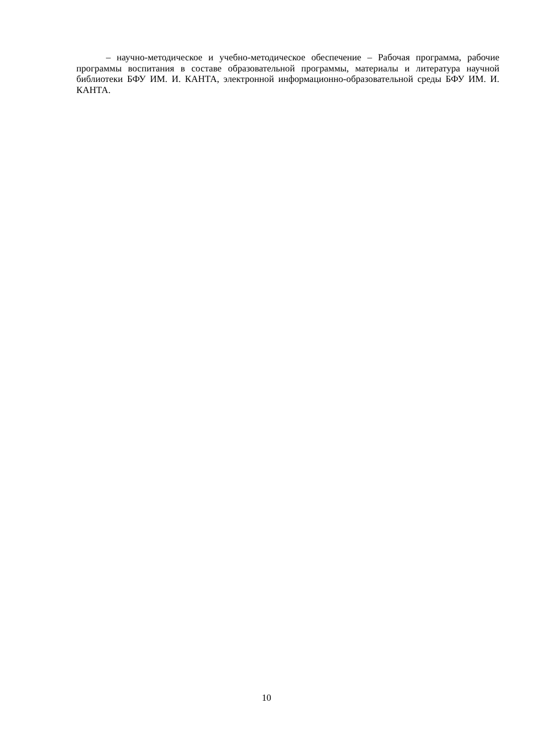– научно-методическое и учебно-методическое обеспечение – Рабочая программа, рабочие программы воспитания в составе образовательной программы, материалы и литература научной библиотеки БФУ ИМ. И. КАНТА, электронной информационно-образовательной среды БФУ ИМ. И. КАНТА.
10